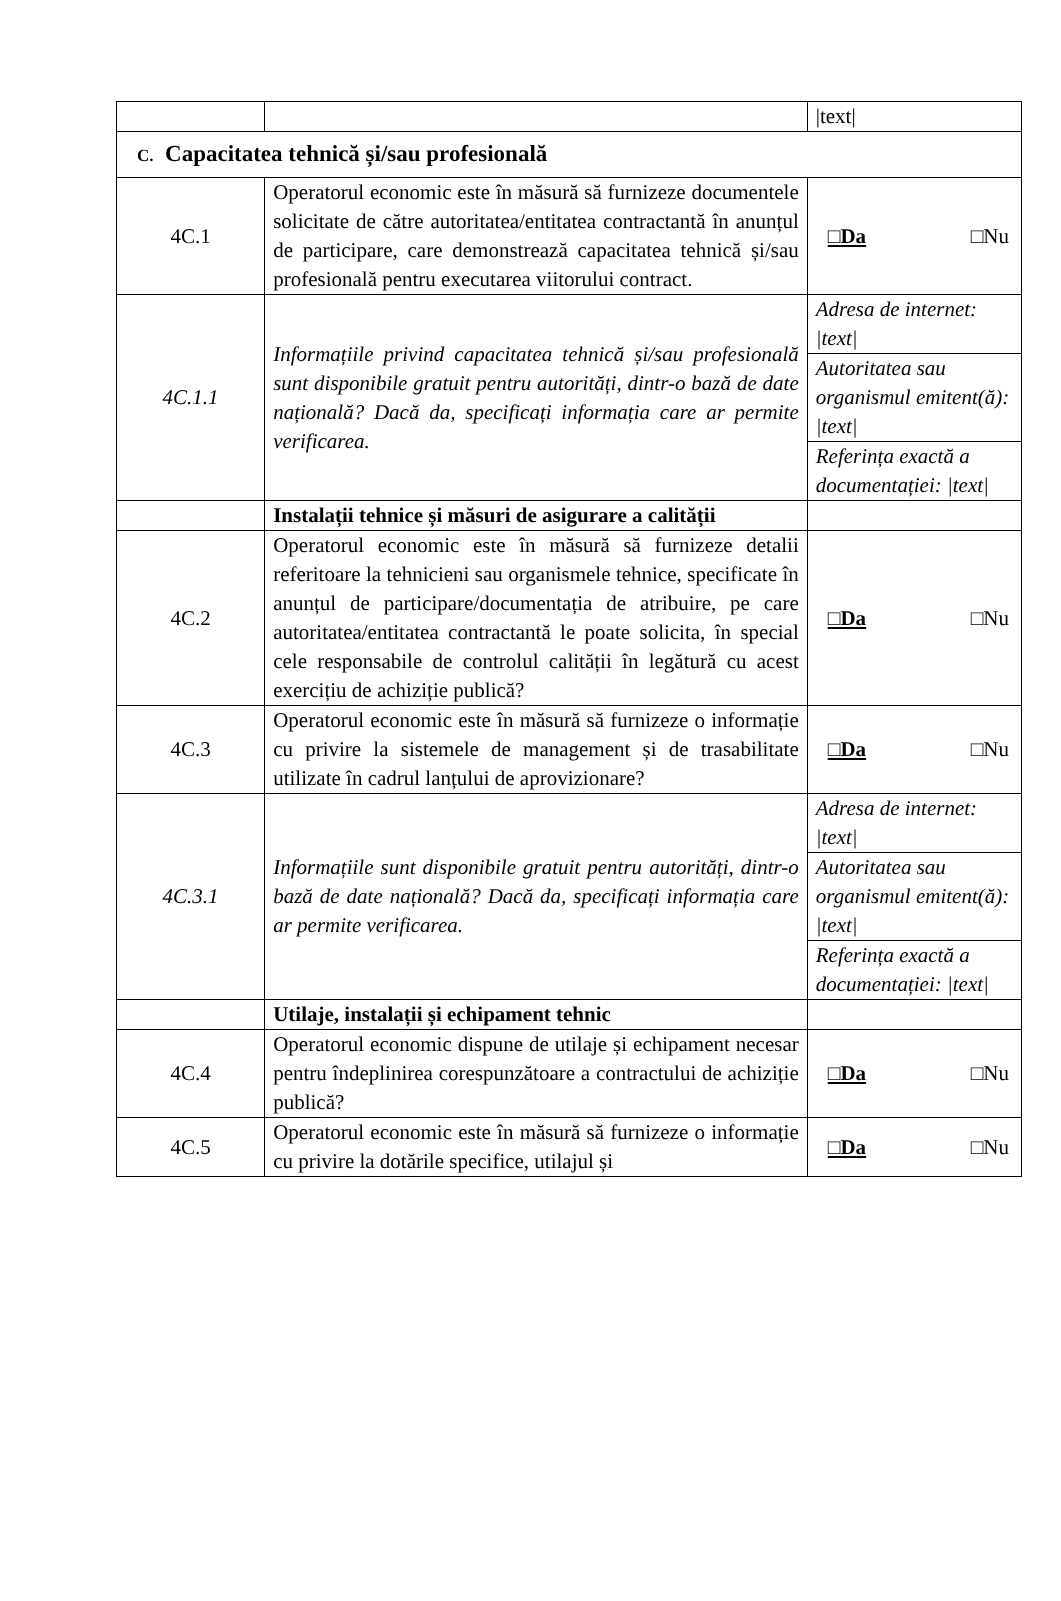| | | /text/ |
| C. Capacitatea tehnică și/sau profesională | | |
| 4C.1 | Operatorul economic este în măsură să furnizeze documentele solicitate de către autoritatea/entitatea contractantă în anunțul de participare, care demonstrează capacitatea tehnică și/sau profesională pentru executarea viitorului contract. | □Da □Nu |
| 4C.1.1 | Informațiile privind capacitatea tehnică și/sau profesională sunt disponibile gratuit pentru autorități, dintr-o bază de date națională? Dacă da, specificați informația care ar permite verificarea. | Adresa de internet: /text/ Autoritatea sau organismul emitent(ă): /text/ Referința exactă a documentației: /text/ |
| | Instalații tehnice și măsuri de asigurare a calității | |
| 4C.2 | Operatorul economic este în măsură să furnizeze detalii referitoare la tehnicieni sau organismele tehnice, specificate în anunțul de participare/documentația de atribuire, pe care autoritatea/entitatea contractantă le poate solicita, în special cele responsabile de controlul calității în legătură cu acest exercițiu de achiziție publică? | □Da □Nu |
| 4C.3 | Operatorul economic este în măsură să furnizeze o informație cu privire la sistemele de management și de trasabilitate utilizate în cadrul lanțului de aprovizionare? | □Da □Nu |
| 4C.3.1 | Informațiile sunt disponibile gratuit pentru autorități, dintr-o bază de date națională? Dacă da, specificați informația care ar permite verificarea. | Adresa de internet: /text/ Autoritatea sau organismul emitent(ă): /text/ Referința exactă a documentației: /text/ |
| | Utilaje, instalații și echipament tehnic | |
| 4C.4 | Operatorul economic dispune de utilaje și echipament necesar pentru îndeplinirea corespunzătoare a contractului de achiziție publică? | □Da □Nu |
| 4C.5 | Operatorul economic este în măsură să furnizeze o informație cu privire la dotările specifice, utilajul și | □Da □Nu |